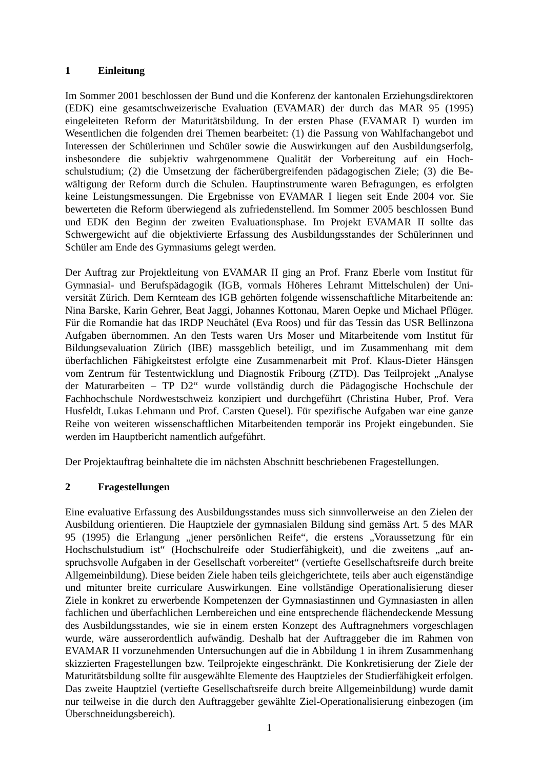1 Einleitung
Im Sommer 2001 beschlossen der Bund und die Konferenz der kantonalen Erziehungs­direktoren (EDK) eine gesamtschweizerische Evaluation (EVAMAR) der durch das MAR 95 (1995) eingeleiteten Reform der Maturitätsbildung. In der ersten Phase (EVAMAR I) wurden im Wesentlichen die folgenden drei Themen bearbeitet: (1) die Passung von Wahlfachangebot und Interessen der Schülerinnen und Schüler sowie die Auswirkungen auf den Ausbildungs­erfolg, insbesondere die subjektiv wahrgenommene Qualität der Vorbereitung auf ein Hoch­schulstudium; (2) die Umsetzung der fächerübergreifenden pädagogischen Ziele; (3) die Be­wältigung der Reform durch die Schulen. Hauptinstrumente waren Befragungen, es erfolgten keine Leistungsmessungen. Die Ergebnisse von EVAMAR I liegen seit Ende 2004 vor. Sie bewerteten die Reform überwiegend als zufriedenstellend. Im Sommer 2005 beschlossen Bund und EDK den Beginn der zweiten Evaluationsphase. Im Projekt EVAMAR II sollte das Schwergewicht auf die objektivierte Erfassung des Ausbildungsstandes der Schülerinnen und Schüler am Ende des Gymnasiums gelegt werden.
Der Auftrag zur Projektleitung von EVAMAR II ging an Prof. Franz Eberle vom Institut für Gymnasial- und Berufspädagogik (IGB, vormals Höheres Lehramt Mittelschulen) der Uni­versität Zürich. Dem Kernteam des IGB gehörten folgende wissenschaftliche Mitarbeitende an: Nina Barske, Karin Gehrer, Beat Jaggi, Johannes Kottonau, Maren Oepke und Michael Pflüger. Für die Romandie hat das IRDP Neuchâtel (Eva Roos) und für das Tessin das USR Bellinzona Aufgaben übernommen. An den Tests waren Urs Moser und Mitarbeitende vom Institut für Bildungsevaluation Zürich (IBE) massgeblich beteiligt, und im Zusammenhang mit dem überfachlichen Fähigkeitstest erfolgte eine Zusammenarbeit mit Prof. Klaus-Dieter Hänsgen vom Zentrum für Testentwicklung und Diagnostik Fribourg (ZTD). Das Teilprojekt „Analyse der Maturarbeiten – TP D2“ wurde vollständig durch die Pädagogische Hochschule der Fachhochschule Nordwestschweiz konzipiert und durchgeführt (Christina Huber, Prof. Vera Husfeldt, Lukas Lehmann und Prof. Carsten Quesel). Für spezifische Aufgaben war eine ganze Reihe von weiteren wissenschaftlichen Mitarbeitenden temporär ins Projekt ein­gebunden. Sie werden im Hauptbericht namentlich aufgeführt.
Der Projektauftrag beinhaltete die im nächsten Abschnitt beschriebenen Fragestellungen.
2 Fragestellungen
Eine evaluative Erfassung des Ausbildungsstandes muss sich sinnvollerweise an den Zielen der Ausbildung orientieren. Die Hauptziele der gymnasialen Bildung sind gemäss Art. 5 des MAR 95 (1995) die Erlangung „jener persönlichen Reife“, die erstens „Voraussetzung für ein Hochschulstudium ist“ (Hochschulreife oder Studierfähigkeit), und die zweitens „auf an­spruchsvolle Aufgaben in der Gesellschaft vorbereitet“ (vertiefte Gesellschaftsreife durch breite Allgemeinbildung). Diese beiden Ziele haben teils gleichgerichtete, teils aber auch eigenständige und mitunter breite curriculare Auswirkungen. Eine vollständige Operationali­sierung dieser Ziele in konkret zu erwerbende Kompetenzen der Gymnasiastinnen und Gymnasiasten in allen fachlichen und überfachlichen Lernbereichen und eine entsprechende flächendeckende Messung des Ausbildungsstandes, wie sie in einem ersten Konzept des Auf­tragnehmers vorgeschlagen wurde, wäre ausserordentlich aufwändig. Deshalb hat der Auf­traggeber die im Rahmen von EVAMAR II vorzunehmenden Untersuchungen auf die in Ab­bildung 1 in ihrem Zusammenhang skizzierten Fragestellungen bzw. Teilprojekte ein­geschränkt. Die Konkretisierung der Ziele der Maturitätsbildung sollte für ausgewählte Elemente des Hauptzieles der Studierfähigkeit erfolgen. Das zweite Hauptziel (vertiefte Ge­sellschaftsreife durch breite Allgemeinbildung) wurde damit nur teilweise in die durch den Auftraggeber gewählte Ziel-Operationalisierung einbezogen (im Überschneidungsbereich).
1